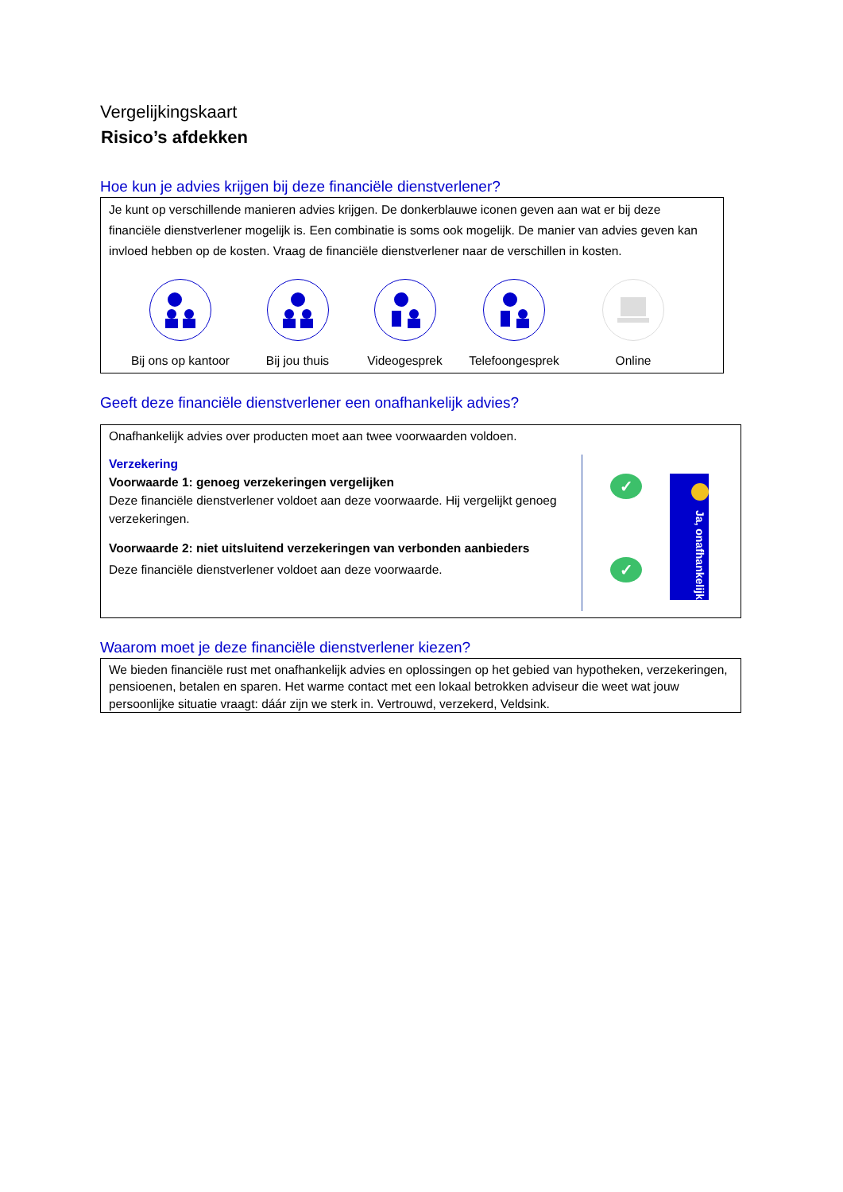Vergelijkingskaart
Risico’s afdekken
Hoe kun je advies krijgen bij deze financiële dienstverlener?
Je kunt op verschillende manieren advies krijgen. De donkerblauwe iconen geven aan wat er bij deze financiële dienstverlener mogelijk is. Een combinatie is soms ook mogelijk. De manier van advies geven kan invloed hebben op de kosten. Vraag de financiële dienstverlener naar de verschillen in kosten.
Bij ons op kantoor Bij jou thuis Videogesprek Telefoongesprek Online
Geeft deze financiële dienstverlener een onafhankelijk advies?
Onafhankelijk advies over producten moet aan twee voorwaarden voldoen.
Verzekering
Voorwaarde 1: genoeg verzekeringen vergelijken
Deze financiële dienstverlener voldoet aan deze voorwaarde. Hij vergelijkt genoeg verzekeringen.
Voorwaarde 2: niet uitsluitend verzekeringen van verbonden aanbieders
Deze financiële dienstverlener voldoet aan deze voorwaarde.
✓
✓
Ja, onafhankelijk
Waarom moet je deze financiële dienstverlener kiezen?
We bieden financiële rust met onafhankelijk advies en oplossingen op het gebied van hypotheken, verzekeringen, pensioenen, betalen en sparen. Het warme contact met een lokaal betrokken adviseur die weet wat jouw persoonlijke situatie vraagt: dáár zijn we sterk in. Vertrouwd, verzekerd, Veldsink.